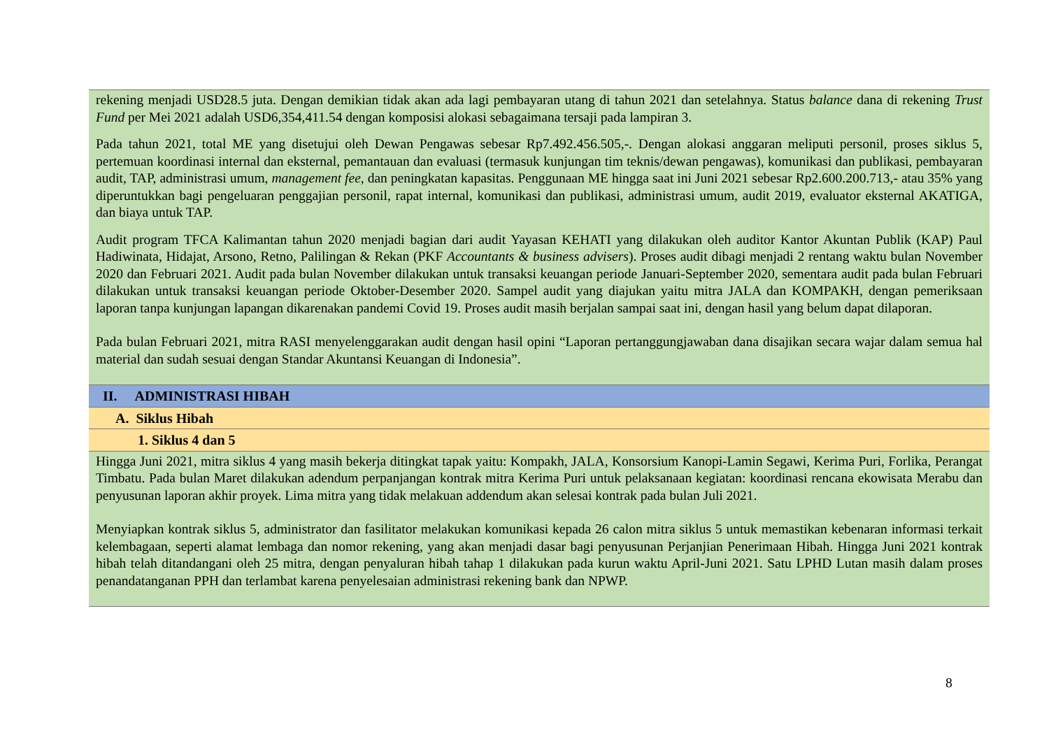rekening menjadi USD28.5 juta. Dengan demikian tidak akan ada lagi pembayaran utang di tahun 2021 dan setelahnya. Status balance dana di rekening Trust Fund per Mei 2021 adalah USD6,354,411.54 dengan komposisi alokasi sebagaimana tersaji pada lampiran 3.
Pada tahun 2021, total ME yang disetujui oleh Dewan Pengawas sebesar Rp7.492.456.505,-. Dengan alokasi anggaran meliputi personil, proses siklus 5, pertemuan koordinasi internal dan eksternal, pemantauan dan evaluasi (termasuk kunjungan tim teknis/dewan pengawas), komunikasi dan publikasi, pembayaran audit, TAP, administrasi umum, management fee, dan peningkatan kapasitas. Penggunaan ME hingga saat ini Juni 2021 sebesar Rp2.600.200.713,- atau 35% yang diperuntukkan bagi pengeluaran penggajian personil, rapat internal, komunikasi dan publikasi, administrasi umum, audit 2019, evaluator eksternal AKATIGA, dan biaya untuk TAP.
Audit program TFCA Kalimantan tahun 2020 menjadi bagian dari audit Yayasan KEHATI yang dilakukan oleh auditor Kantor Akuntan Publik (KAP) Paul Hadiwinata, Hidajat, Arsono, Retno, Palilingan & Rekan (PKF Accountants & business advisers). Proses audit dibagi menjadi 2 rentang waktu bulan November 2020 dan Februari 2021. Audit pada bulan November dilakukan untuk transaksi keuangan periode Januari-September 2020, sementara audit pada bulan Februari dilakukan untuk transaksi keuangan periode Oktober-Desember 2020. Sampel audit yang diajukan yaitu mitra JALA dan KOMPAKH, dengan pemeriksaan laporan tanpa kunjungan lapangan dikarenakan pandemi Covid 19. Proses audit masih berjalan sampai saat ini, dengan hasil yang belum dapat dilaporan.
Pada bulan Februari 2021, mitra RASI menyelenggarakan audit dengan hasil opini “Laporan pertanggungjawaban dana disajikan secara wajar dalam semua hal material dan sudah sesuai dengan Standar Akuntansi Keuangan di Indonesia”.
II. ADMINISTRASI HIBAH
A. Siklus Hibah
1. Siklus 4 dan 5
Hingga Juni 2021, mitra siklus 4 yang masih bekerja ditingkat tapak yaitu: Kompakh, JALA, Konsorsium Kanopi-Lamin Segawi, Kerima Puri, Forlika, Perangat Timbatu. Pada bulan Maret dilakukan adendum perpanjangan kontrak mitra Kerima Puri untuk pelaksanaan kegiatan: koordinasi rencana ekowisata Merabu dan penyusunan laporan akhir proyek. Lima mitra yang tidak melakuan addendum akan selesai kontrak pada bulan Juli 2021.
Menyiapkan kontrak siklus 5, administrator dan fasilitator melakukan komunikasi kepada 26 calon mitra siklus 5 untuk memastikan kebenaran informasi terkait kelembagaan, seperti alamat lembaga dan nomor rekening, yang akan menjadi dasar bagi penyusunan Perjanjian Penerimaan Hibah. Hingga Juni 2021 kontrak hibah telah ditandangani oleh 25 mitra, dengan penyaluran hibah tahap 1 dilakukan pada kurun waktu April-Juni 2021. Satu LPHD Lutan masih dalam proses penandatanganan PPH dan terlambat karena penyelesaian administrasi rekening bank dan NPWP.
8